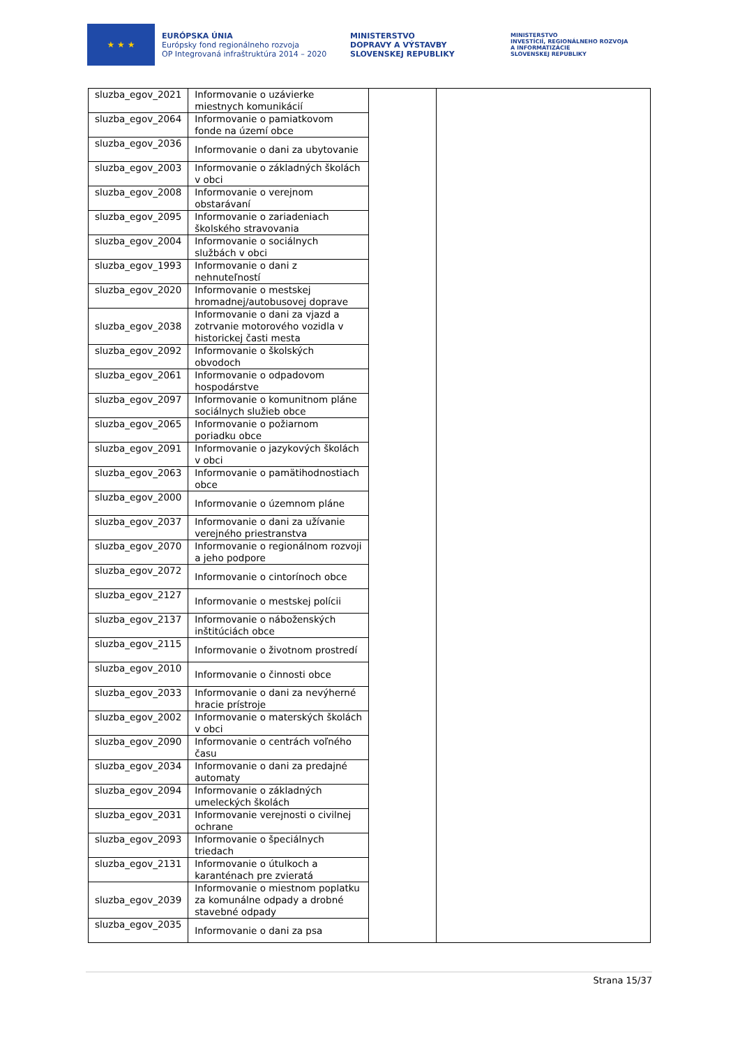★ ★ ★
EURÓPSKA ÚNIA
Európsky fond regionálneho rozvoja
OP Integrovaná infraštruktúra 2014 – 2020
MINISTERSTVO
DOPRAVY A VÝSTAVBY
SLOVENSKEJ REPUBLIKY
MINISTERSTVO
INVESTÍCIÍ, REGIONÁLNEHO ROZVOJA
A INFORMATIZÁCIE
SLOVENSKEJ REPUBLIKY
| sluzba_egov_2021 | Informovanie o uzávierke miestnych komunikácií | | |
| sluzba_egov_2064 | Informovanie o pamiatkovom fonde na území obce | | |
| sluzba_egov_2036 | Informovanie o dani za ubytovanie | | |
| sluzba_egov_2003 | Informovanie o základných školách v obci | | |
| sluzba_egov_2008 | Informovanie o verejnom obstarávaní | | |
| sluzba_egov_2095 | Informovanie o zariadeniach školského stravovania | | |
| sluzba_egov_2004 | Informovanie o sociálnych službách v obci | | |
| sluzba_egov_1993 | Informovanie o dani z nehnuteľností | | |
| sluzba_egov_2020 | Informovanie o mestskej hromadnej/autobusovej doprave | | |
| sluzba_egov_2038 | Informovanie o dani za vjazd a zotrvanie motorového vozidla v historickej časti mesta | | |
| sluzba_egov_2092 | Informovanie o školských obvodoch | | |
| sluzba_egov_2061 | Informovanie o odpadovom hospodárstve | | |
| sluzba_egov_2097 | Informovanie o komunitnom pláne sociálnych služieb obce | | |
| sluzba_egov_2065 | Informovanie o požiarnom poriadku obce | | |
| sluzba_egov_2091 | Informovanie o jazykových školách v obci | | |
| sluzba_egov_2063 | Informovanie o pamätihodnostiach obce | | |
| sluzba_egov_2000 | Informovanie o územnom pláne | | |
| sluzba_egov_2037 | Informovanie o dani za užívanie verejného priestranstva | | |
| sluzba_egov_2070 | Informovanie o regionálnom rozvoji a jeho podpore | | |
| sluzba_egov_2072 | Informovanie o cintorínoch obce | | |
| sluzba_egov_2127 | Informovanie o mestskej polícii | | |
| sluzba_egov_2137 | Informovanie o náboženských inštitúciách obce | | |
| sluzba_egov_2115 | Informovanie o životnom prostredí | | |
| sluzba_egov_2010 | Informovanie o činnosti obce | | |
| sluzba_egov_2033 | Informovanie o dani za nevýherné hracie prístroje | | |
| sluzba_egov_2002 | Informovanie o materských školách v obci | | |
| sluzba_egov_2090 | Informovanie o centrách voľného času | | |
| sluzba_egov_2034 | Informovanie o dani za predajné automaty | | |
| sluzba_egov_2094 | Informovanie o základných umeleckých školách | | |
| sluzba_egov_2031 | Informovanie verejnosti o civilnej ochrane | | |
| sluzba_egov_2093 | Informovanie o špeciálnych triedach | | |
| sluzba_egov_2131 | Informovanie o útulkoch a karanténach pre zvieratá | | |
| sluzba_egov_2039 | Informovanie o miestnom poplatku za komunálne odpady a drobné stavebné odpady | | |
| sluzba_egov_2035 | Informovanie o dani za psa | | |
Strana 15/37